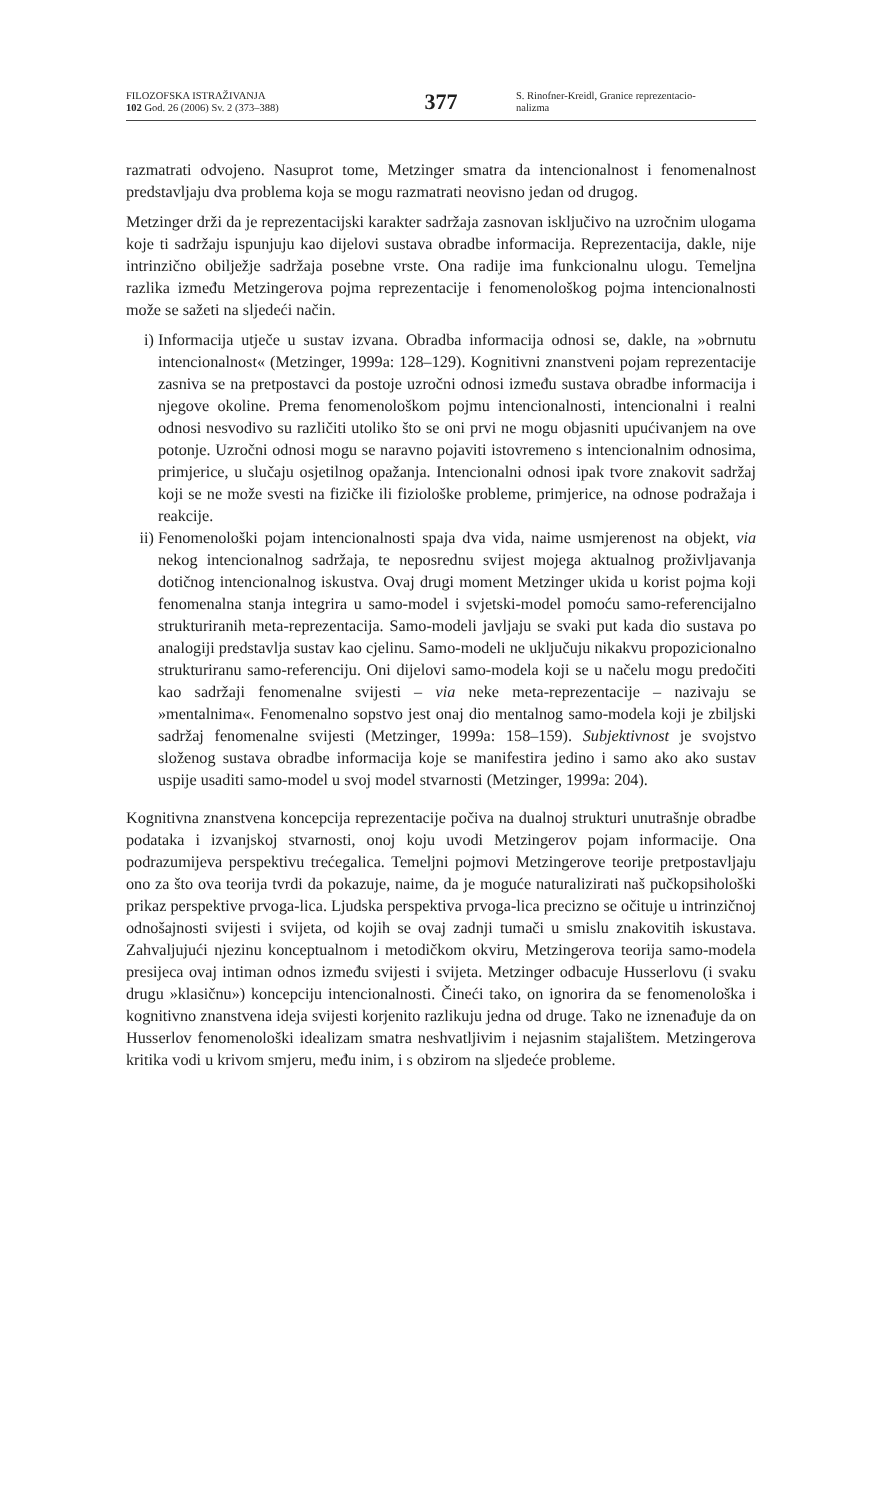FILOZOFSKA ISTRAŽIVANJA
102 God. 26 (2006) Sv. 2 (373–388)
377
S. Rinofner-Kreidl, Granice reprezentacio-
nalizma
razmatrati odvojeno. Nasuprot tome, Metzinger smatra da intencionalnost i fenomenalnost predstavljaju dva problema koja se mogu razmatrati neovisno jedan od drugog.
Metzinger drži da je reprezentacijski karakter sadržaja zasnovan isključivo na uzročnim ulogama koje ti sadržaju ispunjuju kao dijelovi sustava obradbe informacija. Reprezentacija, dakle, nije intrinzično obilježje sadržaja posebne vrste. Ona radije ima funkcionalnu ulogu. Temeljna razlika između Metzingerova pojma reprezentacije i fenomenološkog pojma intencionalnosti može se sažeti na sljedeći način.
i) Informacija utječe u sustav izvana. Obradba informacija odnosi se, dakle, na »obrnutu intencionalnost« (Metzinger, 1999a: 128–129). Kognitivni znanstveni pojam reprezentacije zasniva se na pretpostavci da postoje uzročni odnosi između sustava obradbe informacija i njegove okoline. Prema fenomenološkom pojmu intencionalnosti, intencionalni i realni odnosi nesvodivo su različiti utoliko što se oni prvi ne mogu objasniti upućivanjem na ove potonje. Uzročni odnosi mogu se naravno pojaviti istovremeno s intencionalnim odnosima, primjerice, u slučaju osjetilnog opažanja. Intencionalni odnosi ipak tvore znakovit sadržaj koji se ne može svesti na fizičke ili fiziološke probleme, primjerice, na odnose podražaja i reakcije.
ii)
Fenomenološki pojam intencionalnosti spaja dva vida, naime usmjerenost na objekt, via nekog intencionalnog sadržaja, te neposrednu svijest mojega aktualnog proživljavanja dotičnog intencionalnog iskustva. Ovaj drugi moment Metzinger ukida u korist pojma koji fenomenalna stanja integrira u samo-model i svjetski-model pomoću samo-referencijalno strukturiranih meta-reprezentacija. Samo-modeli javljaju se svaki put kada dio sustava po analogiji predstavlja sustav kao cjelinu. Samo-modeli ne uključuju nikakvu propozicionalno strukturiranu samo-referenciju. Oni dijelovi samo-modela koji se u načelu mogu predočiti kao sadržaji fenomenalne svijesti – via neke meta-reprezentacije – nazivaju se »mentalnima«. Fenomenalno sopstvo jest onaj dio mentalnog samo-modela koji je zbiljski sadržaj fenomenalne svijesti (Metzinger, 1999a: 158–159). Subjektivnost je svojstvo složenog sustava obradbe informacija koje se manifestira jedino i samo ako ako sustav uspije usaditi samo-model u svoj model stvarnosti (Metzinger, 1999a: 204).
Kognitivna znanstvena koncepcija reprezentacije počiva na dualnoj strukturi unutrašnje obradbe podataka i izvanjskoj stvarnosti, onoj koju uvodi Metzingerov pojam informacije. Ona podrazumijeva perspektivu trećegalica. Temeljni pojmovi Metzingerove teorije pretpostavljaju ono za što ova teorija tvrdi da pokazuje, naime, da je moguće naturalizirati naš pučkopsihološki prikaz perspektive prvoga-lica. Ljudska perspektiva prvoga-lica precizno se očituje u intrinzičnoj odnošajnosti svijesti i svijeta, od kojih se ovaj zadnji tumači u smislu znakovitih iskustava. Zahvaljujući njezinu konceptualnom i metodičkom okviru, Metzingerova teorija samo-modela presijeca ovaj intiman odnos između svijesti i svijeta. Metzinger odbacuje Husserlovu (i svaku drugu »klasičnu») koncepciju intencionalnosti. Čineći tako, on ignorira da se fenomenološka i kognitivno znanstvena ideja svijesti korjenito razlikuju jedna od druge. Tako ne iznenađuje da on Husserlov fenomenološki idealizam smatra neshvatljivim i nejasnim stajalištem. Metzingerova kritika vodi u krivom smjeru, među inim, i s obzirom na sljedeće probleme.